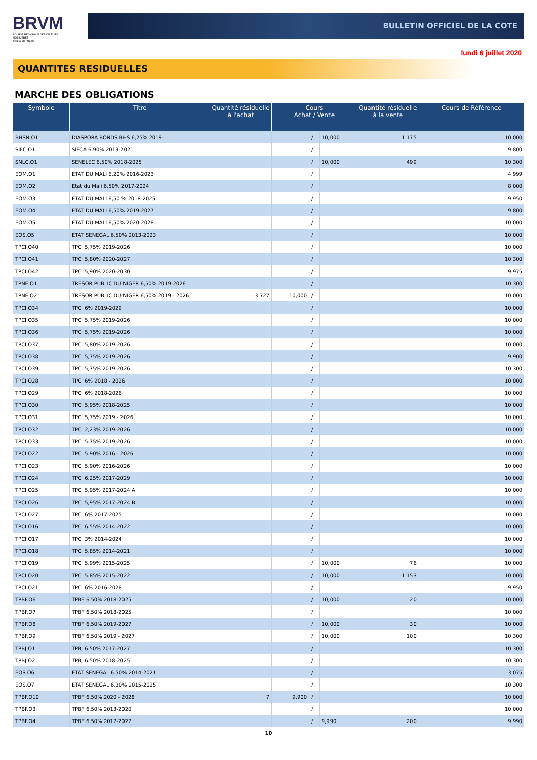BRVM
BOURSE REGIONALE DES VALEURS MOBILIERES
Afrique de l'Ouest
BULLETIN OFFICIEL DE LA COTE
lundi 6 juillet 2020
QUANTITES RESIDUELLES
MARCHE DES OBLIGATIONS
| Symbole | Titre | Quantité résiduelle à l'achat | Cours Achat / Vente | | | Quantité résiduelle à la vente | Cours de Référence |
| --- | --- | --- | --- | --- | --- | --- | --- |
| BHSN.O1 | DIASPORA BONDS BHS 6,25% 2019- | | | / | 10,000 | 1 175 | 10 000 |
| SIFC.O1 | SIFCA 6.90% 2013-2021 | | | / | | | 9 800 |
| SNLC.O1 | SENELEC 6,50% 2018-2025 | | | / | 10,000 | 499 | 10 300 |
| EOM.O1 | ETAT DU MALI 6.20% 2016-2023 | | | / | | | 4 999 |
| EOM.O2 | Etat du Mali 6.50% 2017-2024 | | | / | | | 8 000 |
| EOM.O3 | ETAT DU MALI 6,50 % 2018-2025 | | | / | | | 9 950 |
| EOM.O4 | ETAT DU MALI 6,50% 2019-2027 | | | / | | | 9 800 |
| EOM.O5 | ETAT DU MALI 6,50% 2020-2028 | | | / | | | 10 000 |
| EOS.O5 | ETAT SENEGAL 6.50% 2013-2023 | | | / | | | 10 000 |
| TPCI.O40 | TPCI 5,75% 2019-2026 | | | / | | | 10 000 |
| TPCI.O41 | TPCI 5,80% 2020-2027 | | | / | | | 10 300 |
| TPCI.O42 | TPCI 5,90% 2020-2030 | | | / | | | 9 975 |
| TPNE.O1 | TRESOR PUBLIC DU NIGER 6,50% 2019-2026 | | | / | | | 10 300 |
| TPNE.O2 | TRESOR PUBLIC DU NIGER 6,50% 2019 - 2026 | 3 727 | 10,000 | / | | | 10 000 |
| TPCI.O34 | TPCI 6% 2019-2029 | | | / | | | 10 000 |
| TPCI.O35 | TPCI 5,75% 2019-2026 | | | / | | | 10 000 |
| TPCI.O36 | TPCI 5,75% 2019-2026 | | | / | | | 10 000 |
| TPCI.O37 | TPCI 5,80% 2019-2026 | | | / | | | 10 000 |
| TPCI.O38 | TPCI 5,75% 2019-2026 | | | / | | | 9 900 |
| TPCI.O39 | TPCI 5,75% 2019-2026 | | | / | | | 10 300 |
| TPCI.O28 | TPCI 6% 2018 - 2026 | | | / | | | 10 000 |
| TPCI.O29 | TPCI 6% 2018-2026 | | | / | | | 10 000 |
| TPCI.O30 | TPCI 5,95% 2018-2025 | | | / | | | 10 000 |
| TPCI.O31 | TPCI 5,75% 2019 - 2026 | | | / | | | 10 000 |
| TPCI.O32 | TPCI 2,23% 2019-2026 | | | / | | | 10 000 |
| TPCI.O33 | TPCI 5.75% 2019-2026 | | | / | | | 10 000 |
| TPCI.O22 | TPCI 5.90% 2016 - 2026 | | | / | | | 10 000 |
| TPCI.O23 | TPCI 5.90% 2016-2026 | | | / | | | 10 000 |
| TPCI.O24 | TPCI 6.25% 2017-2029 | | | / | | | 10 000 |
| TPCI.O25 | TPCI 5,95% 2017-2024 A | | | / | | | 10 000 |
| TPCI.O26 | TPCI 5,95% 2017-2024 B | | | / | | | 10 000 |
| TPCI.O27 | TPCI 6% 2017-2025 | | | / | | | 10 000 |
| TPCI.O16 | TPCI 6.55% 2014-2022 | | | / | | | 10 000 |
| TPCI.O17 | TPCI 3% 2014-2024 | | | / | | | 10 000 |
| TPCI.O18 | TPCI 5.85% 2014-2021 | | | / | | | 10 000 |
| TPCI.O19 | TPCI 5.99% 2015-2025 | | | / | 10,000 | 76 | 10 000 |
| TPCI.O20 | TPCI 5.85% 2015-2022 | | | / | 10,000 | 1 153 | 10 000 |
| TPCI.O21 | TPCI 6% 2016-2028 | | | / | | | 9 950 |
| TPBF.O6 | TPBF 6.50% 2018-2025 | | | / | 10,000 | 20 | 10 000 |
| TPBF.O7 | TPBF 6,50% 2018-2025 | | | / | | | 10 000 |
| TPBF.O8 | TPBF 6,50% 2019-2027 | | | / | 10,000 | 30 | 10 000 |
| TPBF.O9 | TPBF 6,50% 2019 - 2027 | | | / | 10,000 | 100 | 10 300 |
| TPBJ.O1 | TPBJ 6.50% 2017-2027 | | | / | | | 10 300 |
| TPBJ.O2 | TPBJ 6.50% 2018-2025 | | | / | | | 10 300 |
| EOS.O6 | ETAT SENEGAL 6.50% 2014-2021 | | | / | | | 3 075 |
| EOS.O7 | ETAT SENEGAL 6.30% 2015-2025 | | | / | | | 10 300 |
| TPBF.O10 | TPBF 6,50% 2020 - 2028 | 7 | 9,900 | / | | | 10 000 |
| TPBF.O3 | TPBF 6,50% 2013-2020 | | | / | | | 10 000 |
| TPBF.O4 | TPBF 6.50% 2017-2027 | | | / | 9,990 | 200 | 9 990 |
10